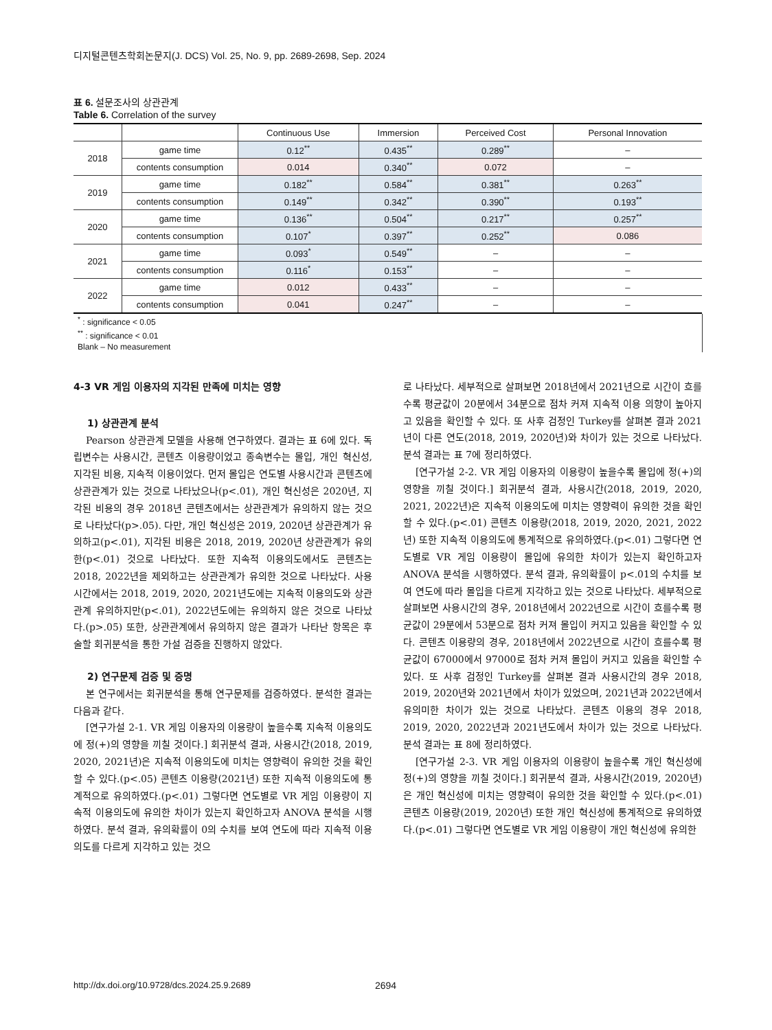디지털콘텐츠학회논문지(J. DCS) Vol. 25, No. 9, pp. 2689-2698, Sep. 2024
표 6. 설문조사의 상관관계
Table 6. Correlation of the survey
| | | Continuous Use | Immersion | Perceived Cost | Personal Innovation |
| --- | --- | --- | --- | --- | --- |
| 2018 | game time | 0.12<sup>**</sup> | 0.435<sup>**</sup> | 0.289<sup>**</sup> | – |
| | contents consumption | 0.014 | 0.340<sup>**</sup> | 0.072 | – |
| 2019 | game time | 0.182<sup>**</sup> | 0.584<sup>**</sup> | 0.381<sup>**</sup> | 0.263<sup>**</sup> |
| | contents consumption | 0.149<sup>**</sup> | 0.342<sup>**</sup> | 0.390<sup>**</sup> | 0.193<sup>**</sup> |
| 2020 | game time | 0.136<sup>**</sup> | 0.504<sup>**</sup> | 0.217<sup>**</sup> | 0.257<sup>**</sup> |
| | contents consumption | 0.107<sup>*</sup> | 0.397<sup>**</sup> | 0.252<sup>**</sup> | 0.086 |
| 2021 | game time | 0.093<sup>*</sup> | 0.549<sup>**</sup> | – | – |
| | contents consumption | 0.116<sup>*</sup> | 0.153<sup>**</sup> | – | – |
| 2022 | game time | 0.012 | 0.433<sup>**</sup> | – | – |
| | contents consumption | 0.041 | 0.247<sup>**</sup> | – | – |
<sup>*</sup> : significance < 0.05
<sup>**</sup> : significance < 0.01
Blank – No measurement
4-3 VR 게임 이용자의 지각된 만족에 미치는 영향
1) 상관관계 분석
Pearson 상관관계 모델을 사용해 연구하였다. 결과는 표 6에 있다. 독립변수는 사용시간, 콘텐츠 이용량이었고 종속변수는 몰입, 개인 혁신성, 지각된 비용, 지속적 이용이었다. 먼저 몰입은 연도별 사용시간과 콘텐츠에 상관관계가 있는 것으로 나타났으나(p<.01), 개인 혁신성은 2020년, 지각된 비용의 경우 2018년 콘텐츠에서는 상관관계가 유의하지 않는 것으로 나타났다(p>.05). 다만, 개인 혁신성은 2019, 2020년 상관관계가 유의하고(p<.01), 지각된 비용은 2018, 2019, 2020년 상관관계가 유의한(p<.01) 것으로 나타났다. 또한 지속적 이용의도에서도 콘텐츠는 2018, 2022년을 제외하고는 상관관계가 유의한 것으로 나타났다. 사용시간에서는 2018, 2019, 2020, 2021년도에는 지속적 이용의도와 상관관계 유의하지만(p<.01), 2022년도에는 유의하지 않은 것으로 나타났다.(p>.05) 또한, 상관관계에서 유의하지 않은 결과가 나타난 항목은 후술할 회귀분석을 통한 가설 검증을 진행하지 않았다.
2) 연구문제 검증 및 증명
본 연구에서는 회귀분석을 통해 연구문제를 검증하였다. 분석한 결과는 다음과 같다.
[연구가설 2-1. VR 게임 이용자의 이용량이 높을수록 지속적 이용의도에 정(+)의 영향을 끼칠 것이다.] 회귀분석 결과, 사용시간(2018, 2019, 2020, 2021년)은 지속적 이용의도에 미치는 영향력이 유의한 것을 확인할 수 있다.(p<.05) 콘텐츠 이용량(2021년) 또한 지속적 이용의도에 통계적으로 유의하였다.(p<.01) 그렇다면 연도별로 VR 게임 이용량이 지속적 이용의도에 유의한 차이가 있는지 확인하고자 ANOVA 분석을 시행하였다. 분석 결과, 유의확률이 0의 수치를 보여 연도에 따라 지속적 이용의도를 다르게 지각하고 있는 것으
로 나타났다. 세부적으로 살펴보면 2018년에서 2021년으로 시간이 흐를수록 평균값이 20분에서 34분으로 점차 커져 지속적 이용 의향이 높아지고 있음을 확인할 수 있다. 또 사후 검정인 Turkey를 살펴본 결과 2021년이 다른 연도(2018, 2019, 2020년)와 차이가 있는 것으로 나타났다. 분석 결과는 표 7에 정리하였다.
[연구가설 2-2. VR 게임 이용자의 이용량이 높을수록 몰입에 정(+)의 영향을 끼칠 것이다.] 회귀분석 결과, 사용시간(2018, 2019, 2020, 2021, 2022년)은 지속적 이용의도에 미치는 영향력이 유의한 것을 확인할 수 있다.(p<.01) 콘텐츠 이용량(2018, 2019, 2020, 2021, 2022년) 또한 지속적 이용의도에 통계적으로 유의하였다.(p<.01) 그렇다면 연도별로 VR 게임 이용량이 몰입에 유의한 차이가 있는지 확인하고자 ANOVA 분석을 시행하였다. 분석 결과, 유의확률이 p<.01의 수치를 보여 연도에 따라 몰입을 다르게 지각하고 있는 것으로 나타났다. 세부적으로 살펴보면 사용시간의 경우, 2018년에서 2022년으로 시간이 흐를수록 평균값이 29분에서 53분으로 점차 커져 몰입이 커지고 있음을 확인할 수 있다. 콘텐츠 이용량의 경우, 2018년에서 2022년으로 시간이 흐를수록 평균값이 67000에서 97000로 점차 커져 몰입이 커지고 있음을 확인할 수 있다. 또 사후 검정인 Turkey를 살펴본 결과 사용시간의 경우 2018, 2019, 2020년와 2021년에서 차이가 있었으며, 2021년과 2022년에서 유의미한 차이가 있는 것으로 나타났다. 콘텐츠 이용의 경우 2018, 2019, 2020, 2022년과 2021년도에서 차이가 있는 것으로 나타났다. 분석 결과는 표 8에 정리하였다.
[연구가설 2-3. VR 게임 이용자의 이용량이 높을수록 개인 혁신성에 정(+)의 영향을 끼칠 것이다.] 회귀분석 결과, 사용시간(2019, 2020년)은 개인 혁신성에 미치는 영향력이 유의한 것을 확인할 수 있다.(p<.01) 콘텐츠 이용량(2019, 2020년) 또한 개인 혁신성에 통계적으로 유의하였다.(p<.01) 그렇다면 연도별로 VR 게임 이용량이 개인 혁신성에 유의한
http://dx.doi.org/10.9728/dcs.2024.25.9.2689
2694